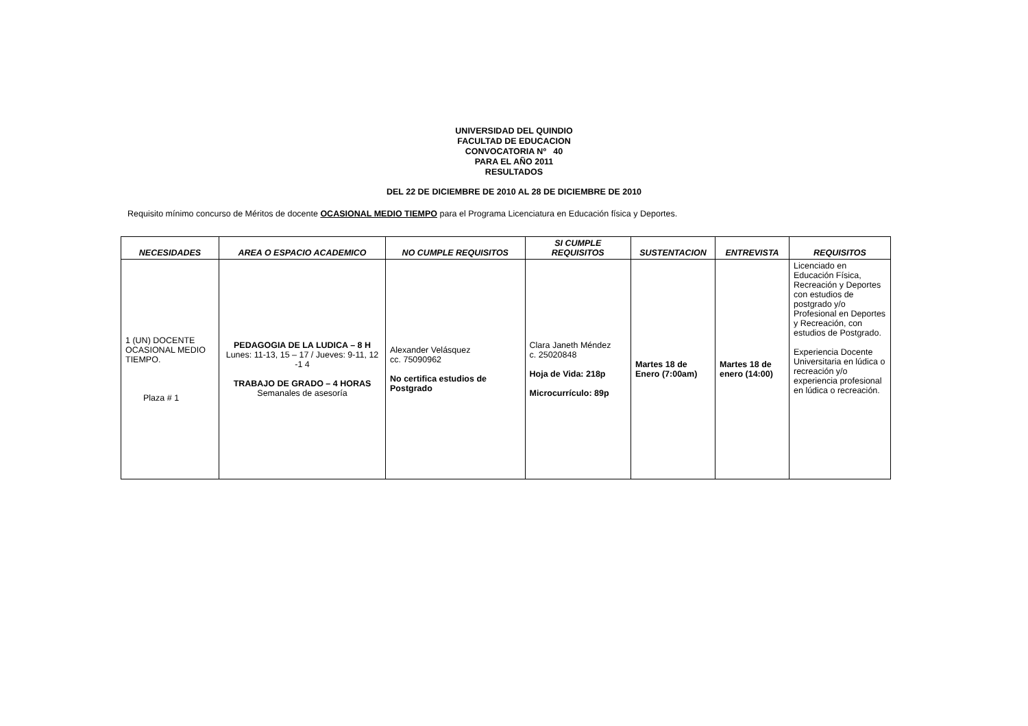UNIVERSIDAD DEL QUINDIO
FACULTAD DE EDUCACION
CONVOCATORIA Nº 40
PARA EL AÑO 2011
RESULTADOS
DEL 22 DE DICIEMBRE DE 2010 AL 28 DE DICIEMBRE DE 2010
Requisito mínimo concurso de Méritos de docente OCASIONAL MEDIO TIEMPO para el Programa Licenciatura en Educación física y Deportes.
| NECESIDADES | AREA O ESPACIO ACADEMICO | NO CUMPLE REQUISITOS | SI CUMPLE REQUISITOS | SUSTENTACION | ENTREVISTA | REQUISITOS |
| --- | --- | --- | --- | --- | --- | --- |
| 1 (UN) DOCENTE OCASIONAL MEDIO TIEMPO. Plaza # 1 | PEDAGOGIA DE LA LUDICA – 8 H Lunes: 11-13, 15 – 17 / Jueves: 9-11, 12 -1 4 TRABAJO DE GRADO – 4 HORAS Semanales de asesoría | Alexander Velásquez cc. 75090962 No certifica estudios de Postgrado | Clara Janeth Méndez c. 25020848 Hoja de Vida: 218p Microcurrículo: 89p | Martes 18 de Enero (7:00am) | Martes 18 de enero (14:00) | Licenciado en Educación Física, Recreación y Deportes con estudios de postgrado y/o Profesional en Deportes y Recreación, con estudios de Postgrado. Experiencia Docente Universitaria en lúdica o recreación y/o experiencia profesional en lúdica o recreación. |